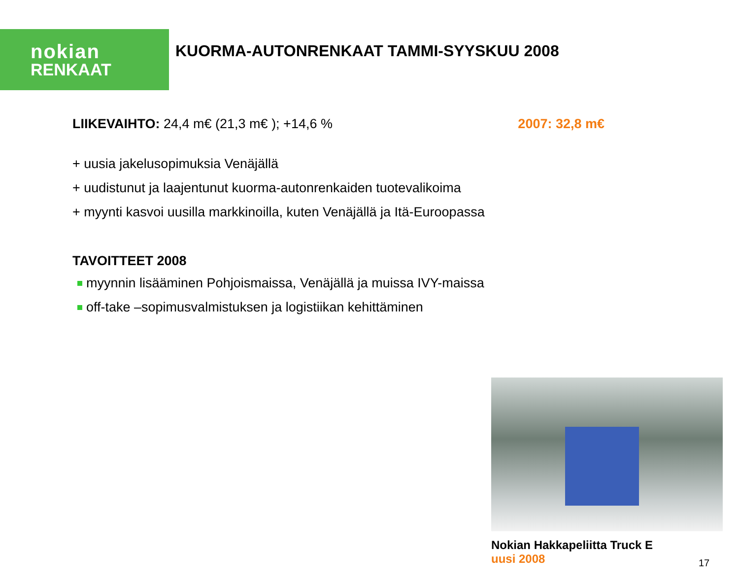nokian
RENKAAT
KUORMA-AUTONRENKAAT TAMMI-SYYSKUU 2008
LIIKEVAIHTO: 24,4 m€ (21,3 m€ ); +14,6 %
2007: 32,8 m€
+ uusia jakelusopimuksia Venäjällä
+ uudistunut ja laajentunut kuorma-autonrenkaiden tuotevalikoima
+ myynti kasvoi uusilla markkinoilla, kuten Venäjällä ja Itä-Euroopassa
TAVOITTEET 2008
myynnin lisääminen Pohjoismaissa, Venäjällä ja muissa IVY-maissa
off-take –sopimusvalmistuksen ja logistiikan kehittäminen
Nokian Hakkapeliitta Truck E
uusi 2008
17